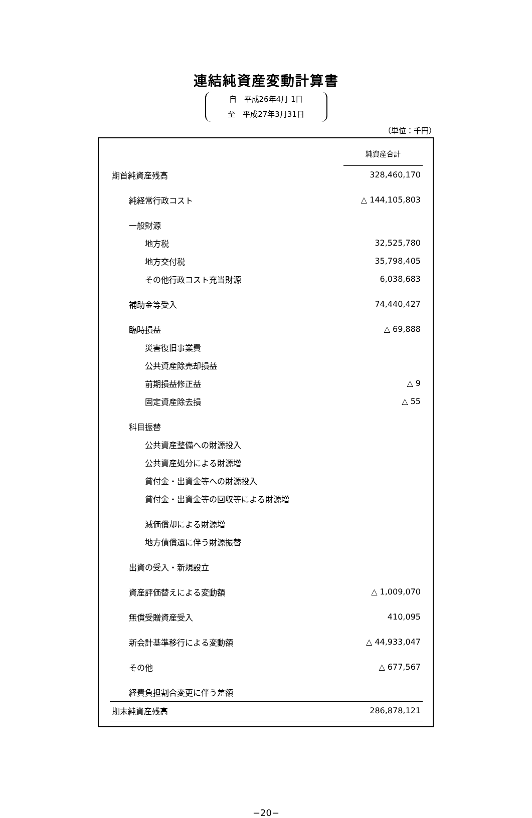連結純資産変動計算書
自　平成26年4月 1日
至　平成27年3月31日
（単位：千円）
| | 純資産合計 |
| 期首純資産残高 | 328,460,170 |
| 純経常行政コスト | △ 144,105,803 |
| 一般財源 | |
| 地方税 | 32,525,780 |
| 地方交付税 | 35,798,405 |
| その他行政コスト充当財源 | 6,038,683 |
| 補助金等受入 | 74,440,427 |
| 臨時損益 | △ 69,888 |
| 災害復旧事業費 | |
| 公共資産除売却損益 | |
| 前期損益修正益 | △ 9 |
| 固定資産除去損 | △ 55 |
| 科目振替 | |
| 公共資産整備への財源投入 | |
| 公共資産処分による財源増 | |
| 貸付金・出資金等への財源投入 | |
| 貸付金・出資金等の回収等による財源増 | |
| 減価償却による財源増 | |
| 地方債償還に伴う財源振替 | |
| 出資の受入・新規設立 | |
| 資産評価替えによる変動額 | △ 1,009,070 |
| 無償受贈資産受入 | 410,095 |
| 新会計基準移行による変動額 | △ 44,933,047 |
| その他 | △ 677,567 |
| 経費負担割合変更に伴う差額 | |
| 期末純資産残高 | 286,878,121 |
−20−